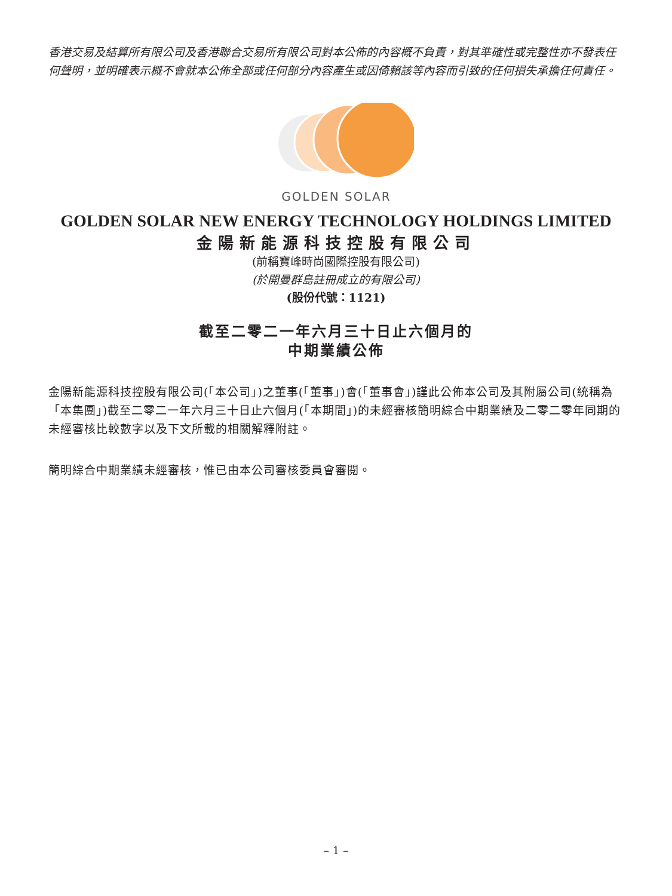香港交易及結算所有限公司及香港聯合交易所有限公司對本公佈的內容概不負責，對其準確性或完整性亦不發表任何聲明，並明確表示概不會就本公佈全部或任何部分內容產生或因倚賴該等內容而引致的任何損失承擔任何責任。
GOLDEN SOLAR
GOLDEN SOLAR NEW ENERGY TECHNOLOGY HOLDINGS LIMITED
金陽新能源科技控股有限公司
(前稱寶峰時尚國際控股有限公司)
(於開曼群島註冊成立的有限公司)
(股份代號：1121)
截至二零二一年六月三十日止六個月的
中期業績公佈
金陽新能源科技控股有限公司(「本公司」)之董事(「董事」)會(「董事會」)謹此公佈本公司及其附屬公司(統稱為「本集團」)截至二零二一年六月三十日止六個月(「本期間」)的未經審核簡明綜合中期業績及二零二零年同期的未經審核比較數字以及下文所載的相關解釋附註。
簡明綜合中期業績未經審核，惟已由本公司審核委員會審閱。
– 1 –